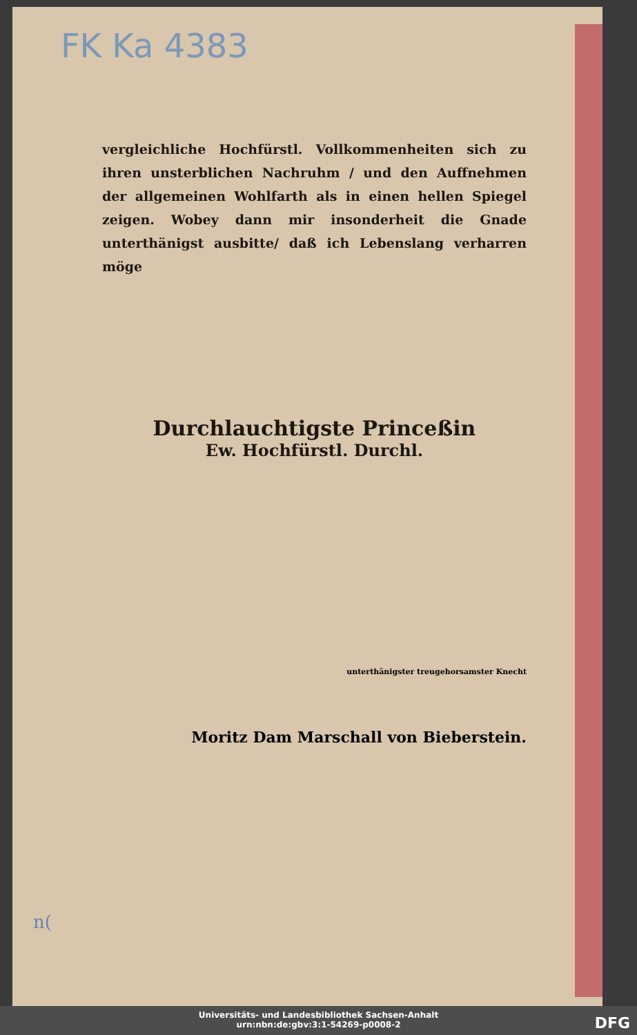FK Ka 4383
vergleichliche Hochfürstl. Vollkommenheiten sich zu ihren unsterblichen Nachruhm / und den Auffnehmen der allgemeinen Wohlfarth als in einen hellen Spiegel zeigen. Wobey dann mir insonderheit die Gnade unterthänigst ausbitte/ daß ich Lebenslang verharren möge
Durchlauchtigste Princeßin
Ew. Hochfürstl. Durchl.
unterthänigster treugehorsamster Knecht
Moritz Dam Marschall von Bieberstein.
n(
Universitäts- und Landesbibliothek Sachsen-Anhalt
urn:nbn:de:gbv:3:1-54269-p0008-2
DFG